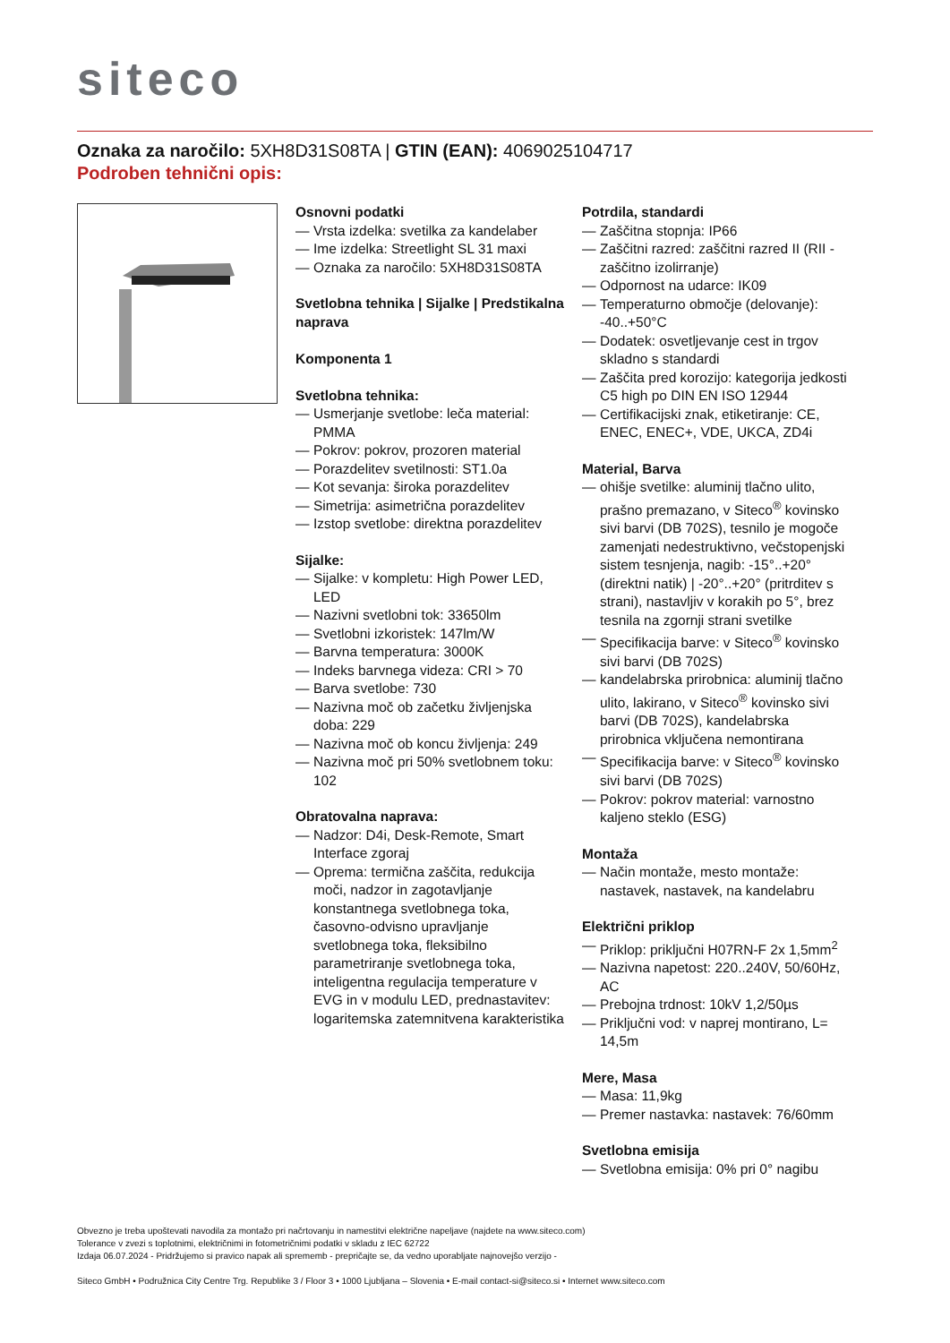siteco
Oznaka za naročilo: 5XH8D31S08TA | GTIN (EAN): 4069025104717
Podroben tehnični opis:
Osnovni podatki
— Vrsta izdelka: svetilka za kandelaber
— Ime izdelka: Streetlight SL 31 maxi
— Oznaka za naročilo: 5XH8D31S08TA
Svetlobna tehnika | Sijalke | Predstikalna naprava
Komponenta 1
Svetlobna tehnika:
— Usmerjanje svetlobe: leča material: PMMA
— Pokrov: pokrov, prozoren material
— Porazdelitev svetilnosti: ST1.0a
— Kot sevanja: široka porazdelitev
— Simetrija: asimetrična porazdelitev
— Izstop svetlobe: direktna porazdelitev
Sijalke:
— Sijalke: v kompletu: High Power LED, LED
— Nazivni svetlobni tok: 33650lm
— Svetlobni izkoristek: 147lm/W
— Barvna temperatura: 3000K
— Indeks barvnega videza: CRI > 70
— Barva svetlobe: 730
— Nazivna moč ob začetku življenjska doba: 229
— Nazivna moč ob koncu življenja: 249
— Nazivna moč pri 50% svetlobnem toku: 102
Obratovalna naprava:
— Nadzor: D4i, Desk-Remote, Smart Interface zgoraj
— Oprema: termična zaščita, redukcija moči, nadzor in zagotavljanje konstantnega svetlobnega toka, časovno-odvisno upravljanje svetlobnega toka, fleksibilno parametriranje svetlobnega toka, inteligentna regulacija temperature v EVG in v modulu LED, prednastavitev: logaritemska zatemnitvena karakteristika
Potrdila, standardi
— Zaščitna stopnja: IP66
— Zaščitni razred: zaščitni razred II (RII - zaščitno izolirranje)
— Odpornost na udarce: IK09
— Temperaturno območje (delovanje): -40..+50°C
— Dodatek: osvetljevanje cest in trgov skladno s standardi
— Zaščita pred korozijo: kategorija jedkosti C5 high po DIN EN ISO 12944
— Certifikacijski znak, etiketiranje: CE, ENEC, ENEC+, VDE, UKCA, ZD4i
Material, Barva
— ohišje svetilke: aluminij tlačno ulito, prašno premazano, v Siteco<sup>®</sup> kovinsko sivi barvi (DB 702S), tesnilo je mogoče zamenjati nedestruktivno, večstopenjski sistem tesnjenja, nagib: -15°..+20° (direktni natik) | -20°..+20° (pritrditev s strani), nastavljiv v korakih po 5°, brez tesnila na zgornji strani svetilke
— Specifikacija barve: v Siteco<sup>®</sup> kovinsko sivi barvi (DB 702S)
— kandelabrska prirobnica: aluminij tlačno ulito, lakirano, v Siteco<sup>®</sup> kovinsko sivi barvi (DB 702S), kandelabrska prirobnica vključena nemontirana
— Specifikacija barve: v Siteco<sup>®</sup> kovinsko sivi barvi (DB 702S)
— Pokrov: pokrov material: varnostno kaljeno steklo (ESG)
Montaža
— Način montaže, mesto montaže: nastavek, nastavek, na kandelabru
Električni priklop
— Priklop: priključni H07RN-F 2x 1,5mm<sup>2</sup>
— Nazivna napetost: 220..240V, 50/60Hz, AC
— Prebojna trdnost: 10kV 1,2/50µs
— Priključni vod: v naprej montirano, L= 14,5m
Mere, Masa
— Masa: 11,9kg
— Premer nastavka: nastavek: 76/60mm
Svetlobna emisija
— Svetlobna emisija: 0% pri 0° nagibu
Obvezno je treba upoštevati navodila za montažo pri načrtovanju in namestitvi električne napeljave (najdete na www.siteco.com)
Tolerance v zvezi s toplotnimi, električnimi in fotometričnimi podatki v skladu z IEC 62722
Izdaja 06.07.2024 - Pridržujemo si pravico napak ali sprememb - prepričajte se, da vedno uporabljate najnovejšo verzijo -
Siteco GmbH • Podružnica City Centre Trg. Republike 3 / Floor 3 • 1000 Ljubljana – Slovenia • E-mail contact-si@siteco.si • Internet www.siteco.com